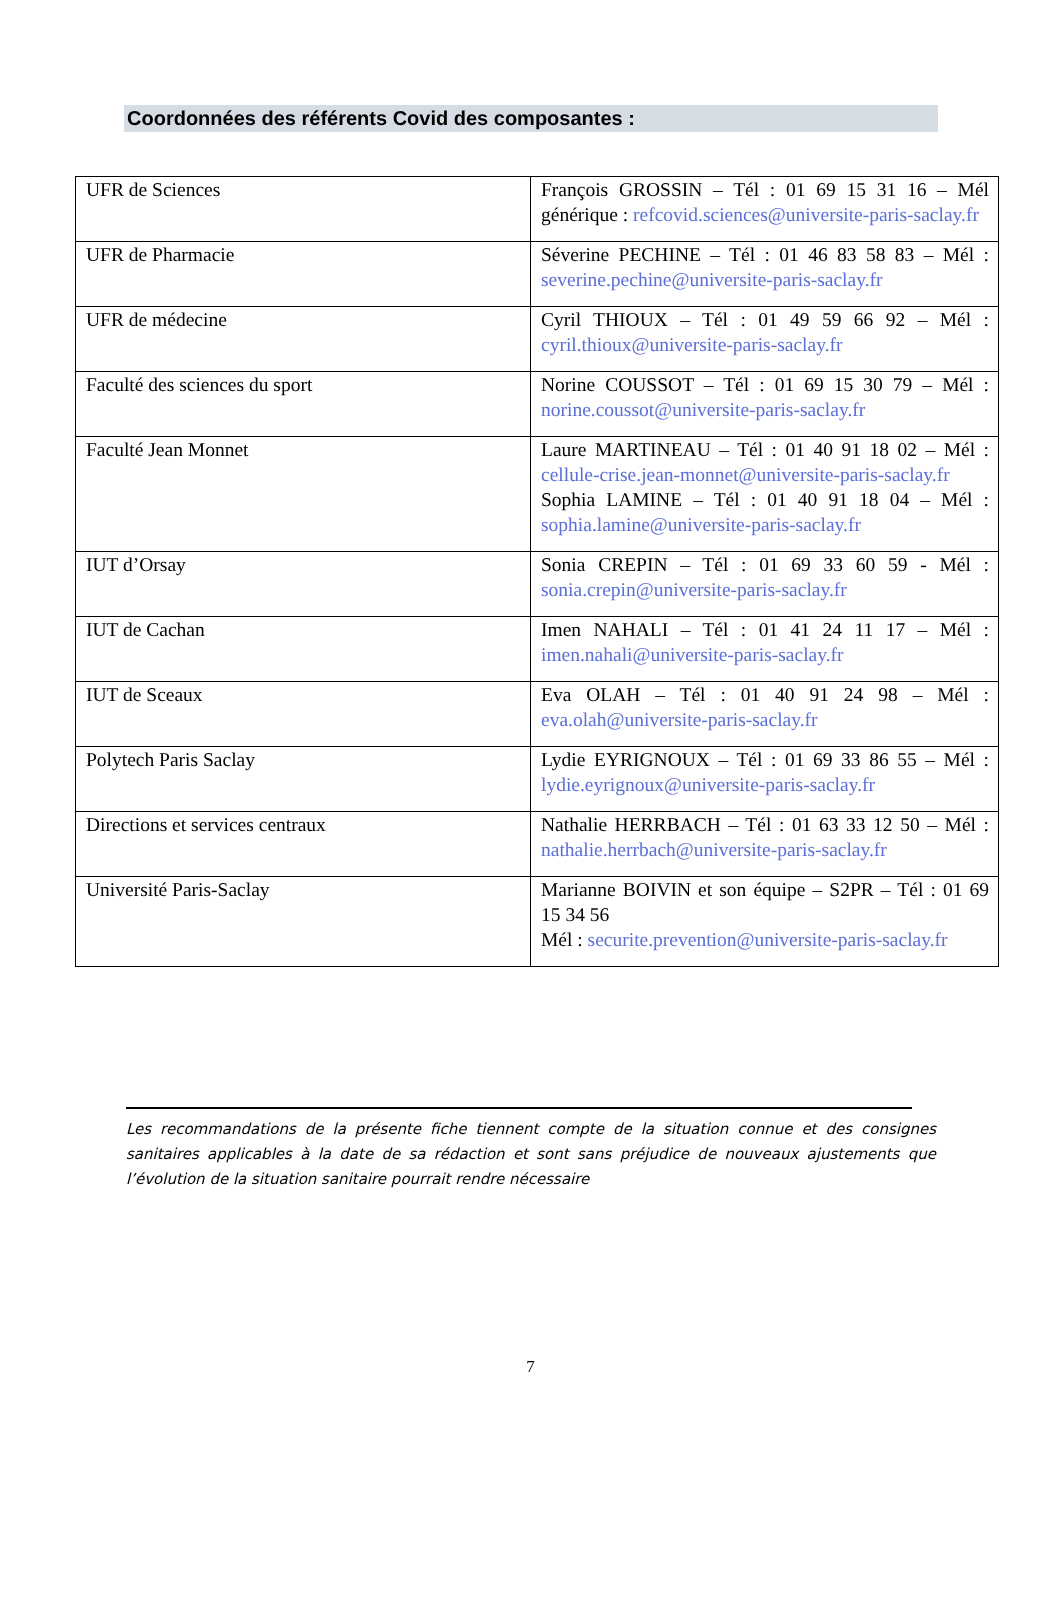Coordonnées des référents Covid des composantes :
| UFR de Sciences | François GROSSIN – Tél : 01 69 15 31 16 – Mél générique : refcovid.sciences@universite-paris-saclay.fr |
| UFR de Pharmacie | Séverine PECHINE – Tél : 01 46 83 58 83 – Mél : severine.pechine@universite-paris-saclay.fr |
| UFR de médecine | Cyril THIOUX – Tél : 01 49 59 66 92 – Mél : cyril.thioux@universite-paris-saclay.fr |
| Faculté des sciences du sport | Norine COUSSOT – Tél : 01 69 15 30 79 – Mél : norine.coussot@universite-paris-saclay.fr |
| Faculté Jean Monnet | Laure MARTINEAU – Tél : 01 40 91 18 02 – Mél : cellule-crise.jean-monnet@universite-paris-saclay.fr Sophia LAMINE – Tél : 01 40 91 18 04 – Mél : sophia.lamine@universite-paris-saclay.fr |
| IUT d’Orsay | Sonia CREPIN – Tél : 01 69 33 60 59 - Mél : sonia.crepin@universite-paris-saclay.fr |
| IUT de Cachan | Imen NAHALI – Tél : 01 41 24 11 17 – Mél : imen.nahali@universite-paris-saclay.fr |
| IUT de Sceaux | Eva OLAH – Tél : 01 40 91 24 98 – Mél : eva.olah@universite-paris-saclay.fr |
| Polytech Paris Saclay | Lydie EYRIGNOUX – Tél : 01 69 33 86 55 – Mél : lydie.eyrignoux@universite-paris-saclay.fr |
| Directions et services centraux | Nathalie HERRBACH – Tél : 01 63 33 12 50 – Mél : nathalie.herrbach@universite-paris-saclay.fr |
| Université Paris-Saclay | Marianne BOIVIN et son équipe – S2PR – Tél : 01 69 15 34 56 Mél : securite.prevention@universite-paris-saclay.fr |
Les recommandations de la présente fiche tiennent compte de la situation connue et des consignes sanitaires applicables à la date de sa rédaction et sont sans préjudice de nouveaux ajustements que l’évolution de la situation sanitaire pourrait rendre nécessaire
7